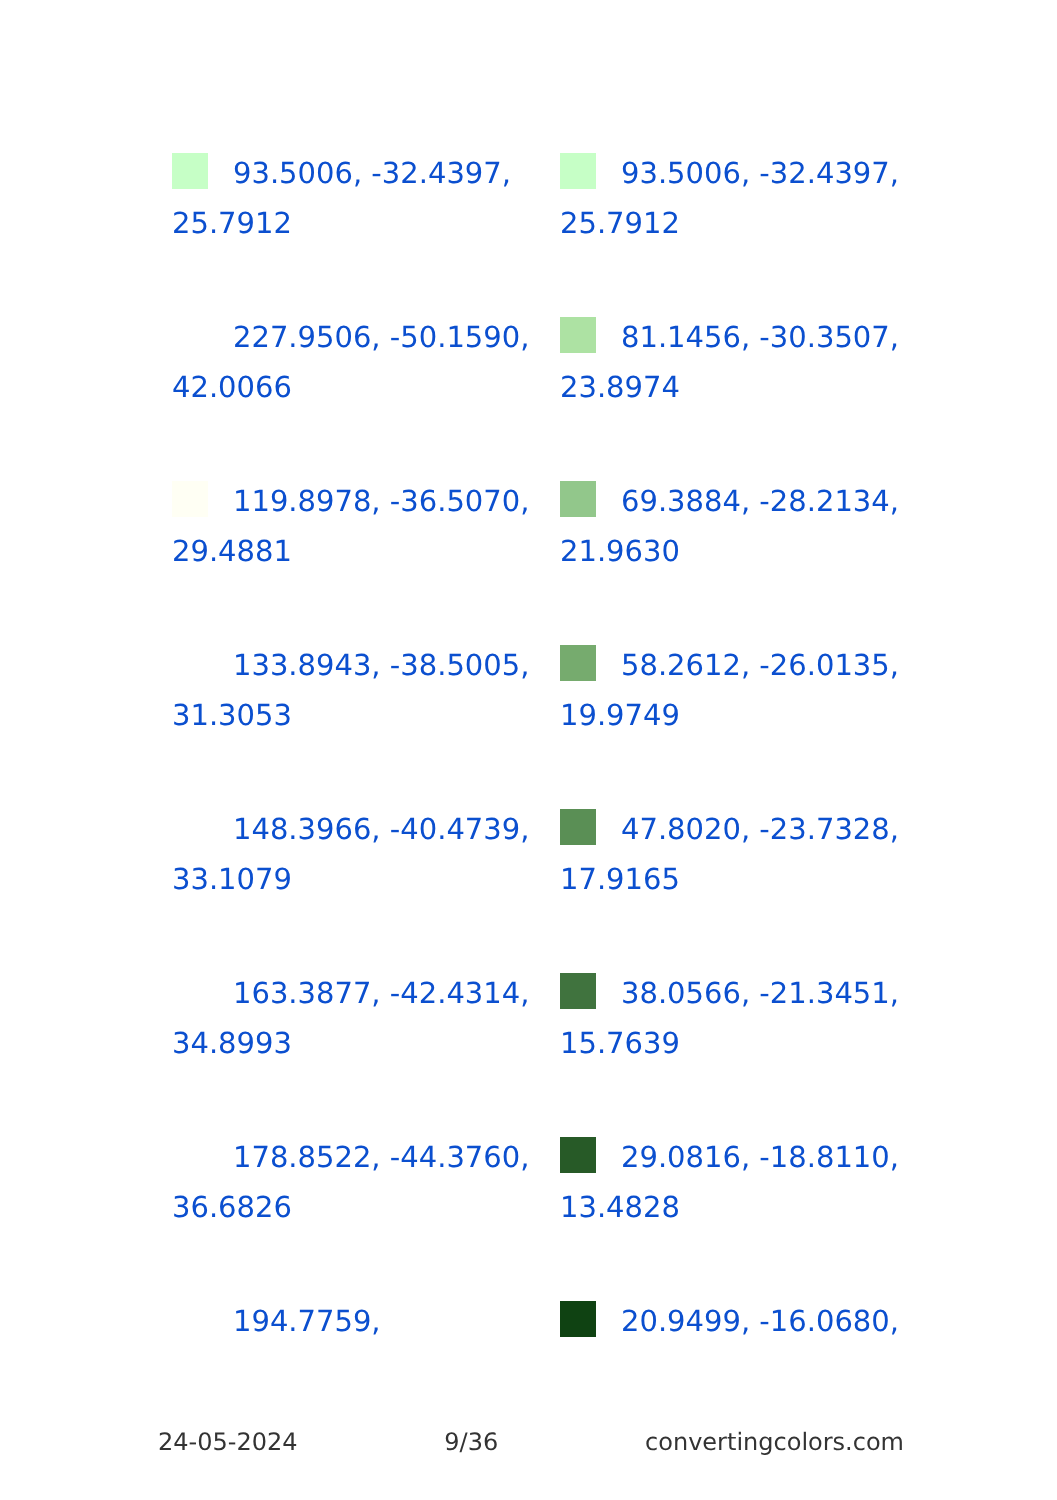93.5006, -32.4397, 25.7912
93.5006, -32.4397, 25.7912
227.9506, -50.1590, 42.0066
81.1456, -30.3507, 23.8974
119.8978, -36.5070, 29.4881
69.3884, -28.2134, 21.9630
133.8943, -38.5005, 31.3053
58.2612, -26.0135, 19.9749
148.3966, -40.4739, 33.1079
47.8020, -23.7328, 17.9165
163.3877, -42.4314, 34.8993
38.0566, -21.3451, 15.7639
178.8522, -44.3760, 36.6826
29.0816, -18.8110, 13.4828
194.7759,
20.9499, -16.0680,
24-05-2024 9/36 convertingcolors.com